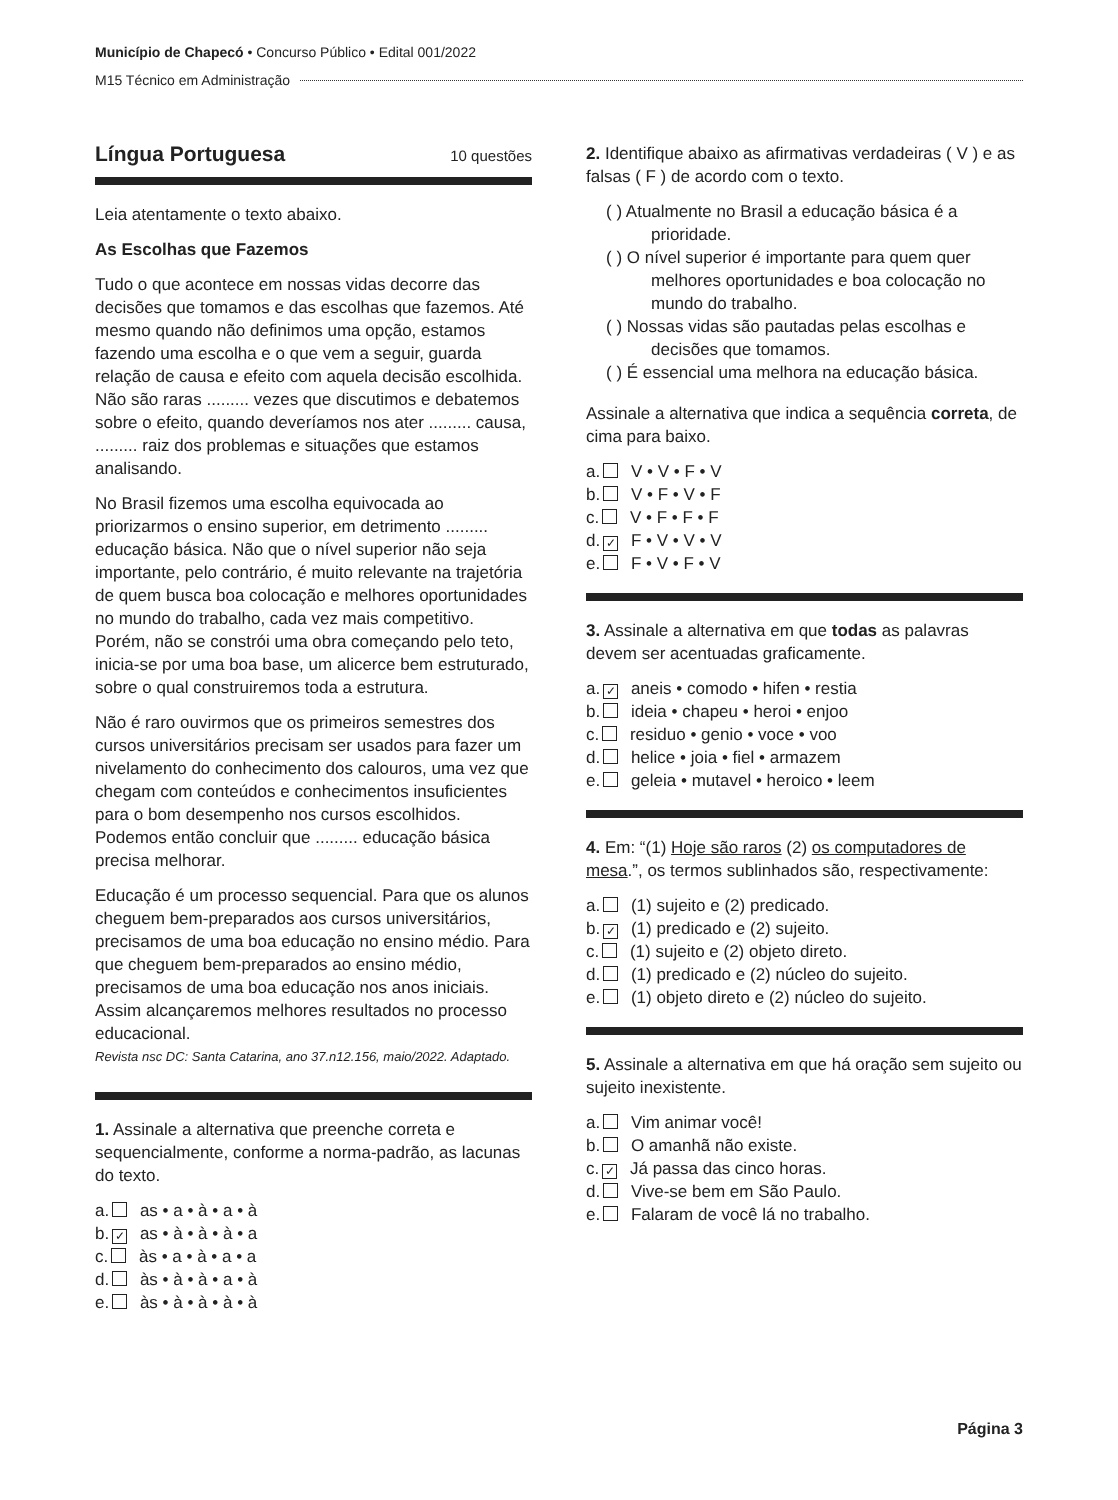Município de Chapecó • Concurso Público • Edital 001/2022
M15 Técnico em Administração
Língua Portuguesa 10 questões
Leia atentamente o texto abaixo.
As Escolhas que Fazemos
Tudo o que acontece em nossas vidas decorre das decisões que tomamos e das escolhas que fazemos. Até mesmo quando não definimos uma opção, estamos fazendo uma escolha e o que vem a seguir, guarda relação de causa e efeito com aquela decisão escolhida. Não são raras ......... vezes que discutimos e debatemos sobre o efeito, quando deveríamos nos ater ......... causa, ......... raiz dos problemas e situações que estamos analisando.
No Brasil fizemos uma escolha equivocada ao priorizarmos o ensino superior, em detrimento ......... educação básica. Não que o nível superior não seja importante, pelo contrário, é muito relevante na trajetória de quem busca boa colocação e melhores oportunidades no mundo do trabalho, cada vez mais competitivo. Porém, não se constrói uma obra começando pelo teto, inicia-se por uma boa base, um alicerce bem estruturado, sobre o qual construiremos toda a estrutura.
Não é raro ouvirmos que os primeiros semestres dos cursos universitários precisam ser usados para fazer um nivelamento do conhecimento dos calouros, uma vez que chegam com conteúdos e conhecimentos insuficientes para o bom desempenho nos cursos escolhidos. Podemos então concluir que ......... educação básica precisa melhorar.
Educação é um processo sequencial. Para que os alunos cheguem bem-preparados aos cursos universitários, precisamos de uma boa educação no ensino médio. Para que cheguem bem-preparados ao ensino médio, precisamos de uma boa educação nos anos iniciais. Assim alcançaremos melhores resultados no processo educacional.
Revista nsc DC: Santa Catarina, ano 37.n12.156, maio/2022. Adaptado.
1. Assinale a alternativa que preenche correta e sequencialmente, conforme a norma-padrão, as lacunas do texto.
a. as • a • à • a • à
b. ✓ as • à • à • à • a
c. às • a • à • a • a
d. às • à • à • a • à
e. às • à • à • à • à
2. Identifique abaixo as afirmativas verdadeiras ( V ) e as falsas ( F ) de acordo com o texto.
( ) Atualmente no Brasil a educação básica é a prioridade.
( ) O nível superior é importante para quem quer melhores oportunidades e boa colocação no mundo do trabalho.
( ) Nossas vidas são pautadas pelas escolhas e decisões que tomamos.
( ) É essencial uma melhora na educação básica.
Assinale a alternativa que indica a sequência correta, de cima para baixo.
a. V • V • F • V
b. V • F • V • F
c. V • F • F • F
d. ✓ F • V • V • V
e. F • V • F • V
3. Assinale a alternativa em que todas as palavras devem ser acentuadas graficamente.
a. ✓ aneis • comodo • hifen • restia
b. ideia • chapeu • heroi • enjoo
c. residuo • genio • voce • voo
d. helice • joia • fiel • armazem
e. geleia • mutavel • heroico • leem
4. Em: “(1) Hoje são raros (2) os computadores de mesa.”, os termos sublinhados são, respectivamente:
a. (1) sujeito e (2) predicado.
b. ✓ (1) predicado e (2) sujeito.
c. (1) sujeito e (2) objeto direto.
d. (1) predicado e (2) núcleo do sujeito.
e. (1) objeto direto e (2) núcleo do sujeito.
5. Assinale a alternativa em que há oração sem sujeito ou sujeito inexistente.
a. Vim animar você!
b. O amanhã não existe.
c. ✓ Já passa das cinco horas.
d. Vive-se bem em São Paulo.
e. Falaram de você lá no trabalho.
Página 3